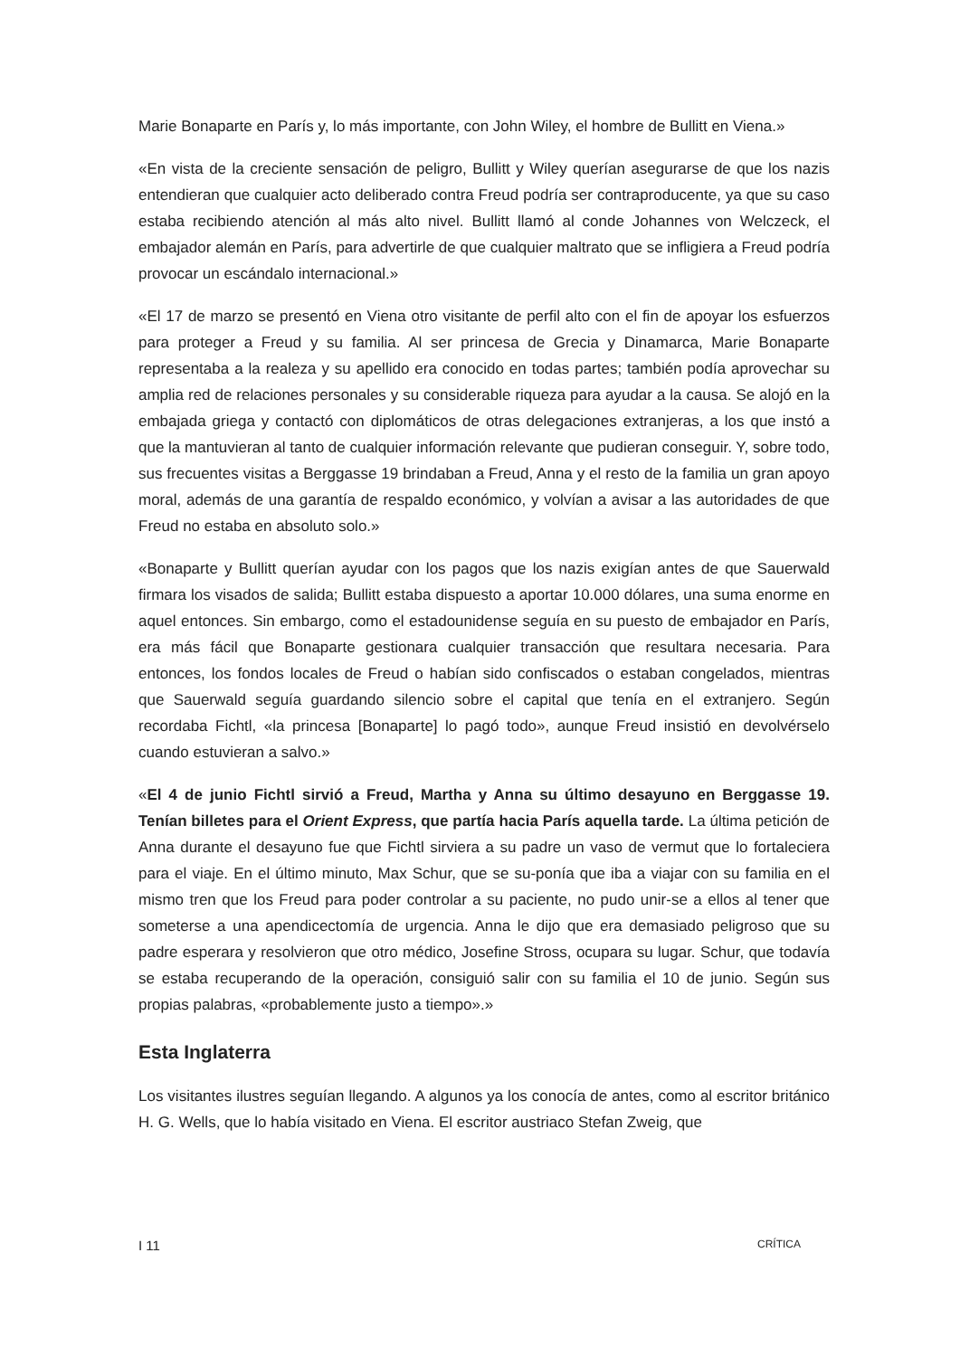Marie Bonaparte en París y, lo más importante, con John Wiley, el hombre de Bullitt en Viena.»
«En vista de la creciente sensación de peligro, Bullitt y Wiley querían asegurarse de que los nazis entendieran que cualquier acto deliberado contra Freud podría ser contraproducente, ya que su caso estaba recibiendo atención al más alto nivel. Bullitt llamó al conde Johannes von Welczeck, el embajador alemán en París, para advertirle de que cualquier maltrato que se infligiera a Freud podría provocar un escándalo internacional.»
«El 17 de marzo se presentó en Viena otro visitante de perfil alto con el fin de apoyar los esfuerzos para proteger a Freud y su familia. Al ser princesa de Grecia y Dinamarca, Marie Bonaparte representaba a la realeza y su apellido era conocido en todas partes; también podía aprovechar su amplia red de relaciones personales y su considerable riqueza para ayudar a la causa. Se alojó en la embajada griega y contactó con diplomáticos de otras delegaciones extranjeras, a los que instó a que la mantuvieran al tanto de cualquier información relevante que pudieran conseguir. Y, sobre todo, sus frecuentes visitas a Berggasse 19 brindaban a Freud, Anna y el resto de la familia un gran apoyo moral, además de una garantía de respaldo económico, y volvían a avisar a las autoridades de que Freud no estaba en absoluto solo.»
«Bonaparte y Bullitt querían ayudar con los pagos que los nazis exigían antes de que Sauerwald firmara los visados de salida; Bullitt estaba dispuesto a aportar 10.000 dólares, una suma enorme en aquel entonces. Sin embargo, como el estadounidense seguía en su puesto de embajador en París, era más fácil que Bonaparte gestionara cualquier transacción que resultara necesaria. Para entonces, los fondos locales de Freud o habían sido confiscados o estaban congelados, mientras que Sauerwald seguía guardando silencio sobre el capital que tenía en el extranjero. Según recordaba Fichtl, «la princesa [Bonaparte] lo pagó todo», aunque Freud insistió en devolvérselo cuando estuvieran a salvo.»
«El 4 de junio Fichtl sirvió a Freud, Martha y Anna su último desayuno en Berggasse 19. Tenían billetes para el Orient Express, que partía hacia París aquella tarde. La última petición de Anna durante el desayuno fue que Fichtl sirviera a su padre un vaso de vermut que lo fortaleciera para el viaje. En el último minuto, Max Schur, que se su-ponía que iba a viajar con su familia en el mismo tren que los Freud para poder controlar a su paciente, no pudo unir-se a ellos al tener que someterse a una apendicectomía de urgencia. Anna le dijo que era demasiado peligroso que su padre esperara y resolvieron que otro médico, Josefine Stross, ocupara su lugar. Schur, que todavía se estaba recuperando de la operación, consiguió salir con su familia el 10 de junio. Según sus propias palabras, «probablemente justo a tiempo».»
Esta Inglaterra
Los visitantes ilustres seguían llegando. A algunos ya los conocía de antes, como al escritor británico H. G. Wells, que lo había visitado en Viena. El escritor austriaco Stefan Zweig, que
I 11 CRÍTICA